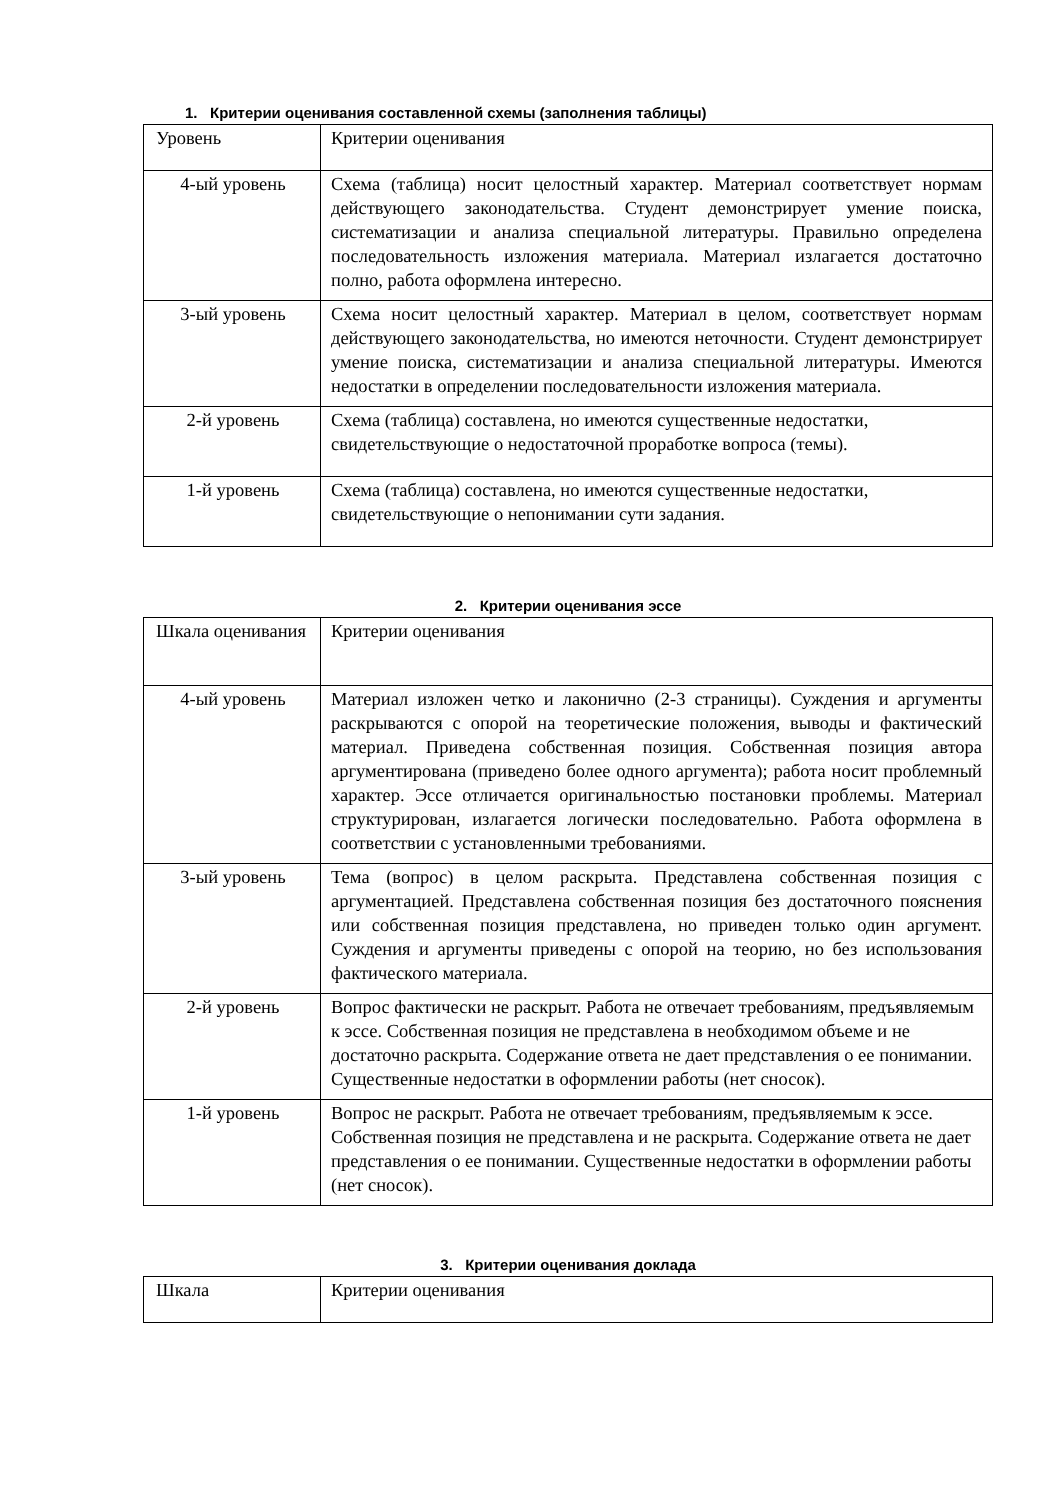1. Критерии оценивания составленной схемы (заполнения таблицы)
| Уровень | Критерии оценивания |
| 4-ый уровень | Схема (таблица) носит целостный характер. Материал соответствует нормам действующего законодательства. Студент демонстрирует умение поиска, систематизации и анализа специальной литературы. Правильно определена последовательность изложения материала. Материал излагается достаточно полно, работа оформлена интересно. |
| 3-ый уровень | Схема носит целостный характер. Материал в целом, соответствует нормам действующего законодательства, но имеются неточности. Студент демонстрирует умение поиска, систематизации и анализа специальной литературы. Имеются недостатки в определении последовательности изложения материала. |
| 2-й уровень | Схема (таблица) составлена, но имеются существенные недостатки, свидетельствующие о недостаточной проработке вопроса (темы). |
| 1-й уровень | Схема (таблица) составлена, но имеются существенные недостатки, свидетельствующие о непонимании сути задания. |
2. Критерии оценивания эссе
| Шкала оценивания | Критерии оценивания |
| 4-ый уровень | Материал изложен четко и лаконично (2-3 страницы). Суждения и аргументы раскрываются с опорой на теоретические положения, выводы и фактический материал. Приведена собственная позиция. Собственная позиция автора аргументирована (приведено более одного аргумента); работа носит проблемный характер. Эссе отличается оригинальностью постановки проблемы. Материал структурирован, излагается логически последовательно. Работа оформлена в соответствии с установленными требованиями. |
| 3-ый уровень | Тема (вопрос) в целом раскрыта. Представлена собственная позиция с аргументацией. Представлена собственная позиция без достаточного пояснения или собственная позиция представлена, но приведен только один аргумент. Суждения и аргументы приведены с опорой на теорию, но без использования фактического материала. |
| 2-й уровень | Вопрос фактически не раскрыт. Работа не отвечает требованиям, предъявляемым к эссе. Собственная позиция не представлена в необходимом объеме и не достаточно раскрыта. Содержание ответа не дает представления о ее понимании. Существенные недостатки в оформлении работы (нет сносок). |
| 1-й уровень | Вопрос не раскрыт. Работа не отвечает требованиям, предъявляемым к эссе. Собственная позиция не представлена и не раскрыта. Содержание ответа не дает представления о ее понимании. Существенные недостатки в оформлении работы (нет сносок). |
3. Критерии оценивания доклада
| Шкала | Критерии оценивания |